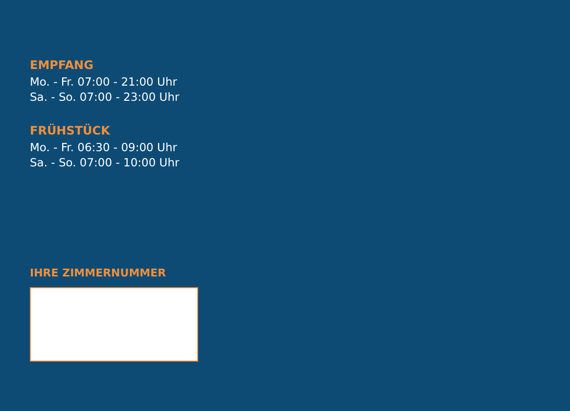EMPFANG
Mo. - Fr. 07:00 - 21:00 Uhr
Sa. - So. 07:00 - 23:00 Uhr
FRÜHSTÜCK
Mo. - Fr. 06:30 - 09:00 Uhr
Sa. - So. 07:00 - 10:00 Uhr
IHRE ZIMMERNUMMER